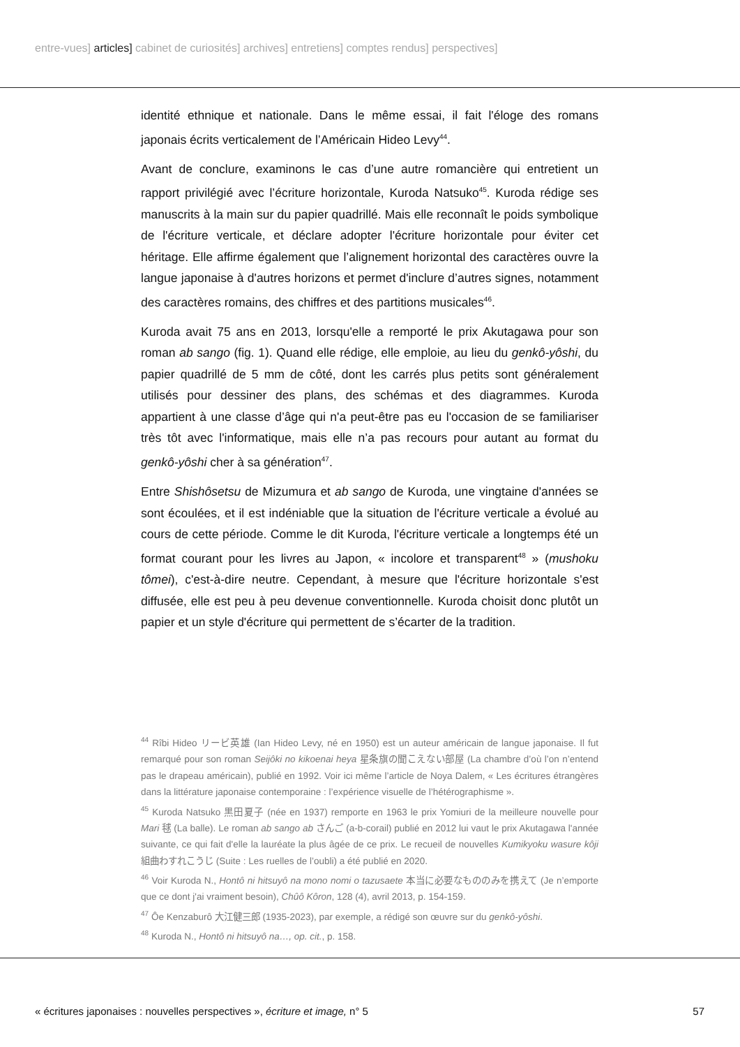entre-vues] articles] cabinet de curiosités] archives] entretiens] comptes rendus] perspectives]
identité ethnique et nationale. Dans le même essai, il fait l'éloge des romans japonais écrits verticalement de l’Américain Hideo Levy<sup>44</sup>.
Avant de conclure, examinons le cas d’une autre romancière qui entretient un rapport privilégié avec l’écriture horizontale, Kuroda Natsuko<sup>45</sup>. Kuroda rédige ses manuscrits à la main sur du papier quadrillé. Mais elle reconnaît le poids symbolique de l'écriture verticale, et déclare adopter l'écriture horizontale pour éviter cet héritage. Elle affirme également que l’alignement horizontal des caractères ouvre la langue japonaise à d'autres horizons et permet d'inclure d’autres signes, notamment des caractères romains, des chiffres et des partitions musicales<sup>46</sup>.
Kuroda avait 75 ans en 2013, lorsqu'elle a remporté le prix Akutagawa pour son roman ab sango (fig. 1). Quand elle rédige, elle emploie, au lieu du genkô-yôshi, du papier quadrillé de 5 mm de côté, dont les carrés plus petits sont généralement utilisés pour dessiner des plans, des schémas et des diagrammes. Kuroda appartient à une classe d’âge qui n'a peut-être pas eu l'occasion de se familiariser très tôt avec l'informatique, mais elle n’a pas recours pour autant au format du genkô-yôshi cher à sa génération<sup>47</sup>.
Entre Shishôsetsu de Mizumura et ab sango de Kuroda, une vingtaine d'années se sont écoulées, et il est indéniable que la situation de l'écriture verticale a évolué au cours de cette période. Comme le dit Kuroda, l'écriture verticale a longtemps été un format courant pour les livres au Japon, « incolore et transparent<sup>48</sup> » (mushoku tômei), c'est-à-dire neutre. Cependant, à mesure que l'écriture horizontale s'est diffusée, elle est peu à peu devenue conventionnelle. Kuroda choisit donc plutôt un papier et un style d'écriture qui permettent de s’écarter de la tradition.
<sup>44</sup> Rîbi Hideo リービ英雄 (Ian Hideo Levy, né en 1950) est un auteur américain de langue japonaise. Il fut remarqué pour son roman Seijôki no kikoenai heya 星条旗の聞こえない部屋 (La chambre d’où l’on n’entend pas le drapeau américain), publié en 1992. Voir ici même l’article de Noya Dalem, « Les écritures étrangères dans la littérature japonaise contemporaine : l’expérience visuelle de l’hétérographisme ».
<sup>45</sup> Kuroda Natsuko 黒田夏子 (née en 1937) remporte en 1963 le prix Yomiuri de la meilleure nouvelle pour Mari 毬 (La balle). Le roman ab sango ab さんご (a-b-corail) publié en 2012 lui vaut le prix Akutagawa l'année suivante, ce qui fait d'elle la lauréate la plus âgée de ce prix. Le recueil de nouvelles Kumikyoku wasure kôji 組曲わすれこうじ (Suite : Les ruelles de l’oubli) a été publié en 2020.
<sup>46</sup> Voir Kuroda N., Hontô ni hitsuyô na mono nomi o tazusaete 本当に必要なもののみを携えて (Je n’emporte que ce dont j'ai vraiment besoin), Chûô Kôron, 128 (4), avril 2013, p. 154-159.
<sup>47</sup> Ôe Kenzaburô 大江健三郎 (1935-2023), par exemple, a rédigé son œuvre sur du genkô-yôshi.
<sup>48</sup> Kuroda N., Hontô ni hitsuyô na…, op. cit., p. 158.
« écritures japonaises : nouvelles perspectives », écriture et image, n° 5 57